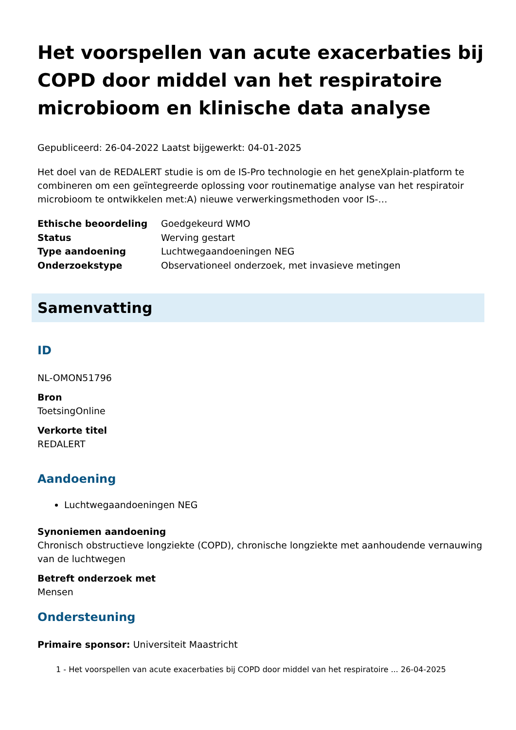Het voorspellen van acute exacerbaties bij COPD door middel van het respiratoire microbioom en klinische data analyse
Gepubliceerd: 26-04-2022 Laatst bijgewerkt: 04-01-2025
Het doel van de REDALERT studie is om de IS-Pro technologie en het geneXplain-platform te combineren om een geïntegreerde oplossing voor routinematige analyse van het respiratoir microbioom te ontwikkelen met:A) nieuwe verwerkingsmethoden voor IS-…
| Ethische beoordeling | Goedgekeurd WMO |
| Status | Werving gestart |
| Type aandoening | Luchtwegaandoeningen NEG |
| Onderzoekstype | Observationeel onderzoek, met invasieve metingen |
Samenvatting
ID
NL-OMON51796
Bron
ToetsingOnline
Verkorte titel
REDALERT
Aandoening
Luchtwegaandoeningen NEG
Synoniemen aandoening
Chronisch obstructieve longziekte (COPD), chronische longziekte met aanhoudende vernauwing van de luchtwegen
Betreft onderzoek met
Mensen
Ondersteuning
Primaire sponsor: Universiteit Maastricht
1 - Het voorspellen van acute exacerbaties bij COPD door middel van het respiratoire ... 26-04-2025